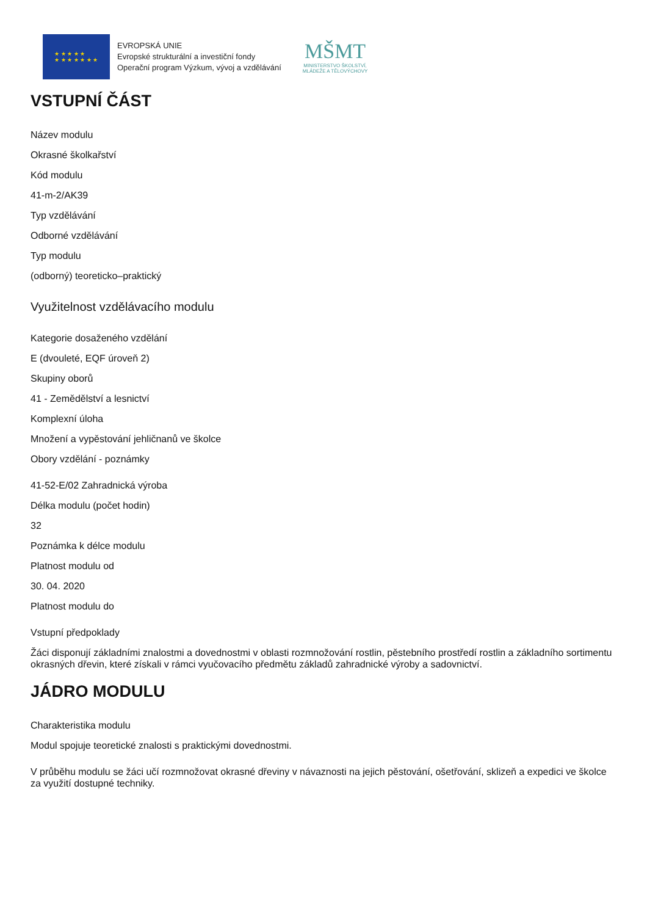★ ★ ★ ★ ★
★ ★ ★ ★ ★ ★ ★
EVROPSKÁ UNIE
Evropské strukturální a investiční fondy
Operační program Výzkum, vývoj a vzdělávání
MŠMT
MINISTERSTVO ŠKOLSTVÍ,
MLÁDEŽE A TĚLOVÝCHOVY
VSTUPNÍ ČÁST
Název modulu
Okrasné školkařství
Kód modulu
41-m-2/AK39
Typ vzdělávání
Odborné vzdělávání
Typ modulu
(odborný) teoreticko–praktický
Využitelnost vzdělávacího modulu
Kategorie dosaženého vzdělání
E (dvouleté, EQF úroveň 2)
Skupiny oborů
41 - Zemědělství a lesnictví
Komplexní úloha
Množení a vypěstování jehličnanů ve školce
Obory vzdělání - poznámky
41-52-E/02 Zahradnická výroba
Délka modulu (počet hodin)
32
Poznámka k délce modulu
Platnost modulu od
30. 04. 2020
Platnost modulu do
Vstupní předpoklady
Žáci disponují základními znalostmi a dovednostmi v oblasti rozmnožování rostlin, pěstebního prostředí rostlin a základního sortimentu okrasných dřevin, které získali v rámci vyučovacího předmětu základů zahradnické výroby a sadovnictví.
JÁDRO MODULU
Charakteristika modulu
Modul spojuje teoretické znalosti s praktickými dovednostmi.
V průběhu modulu se žáci učí rozmnožovat okrasné dřeviny v návaznosti na jejich pěstování, ošetřování, sklizeň a expedici ve školce za využití dostupné techniky.